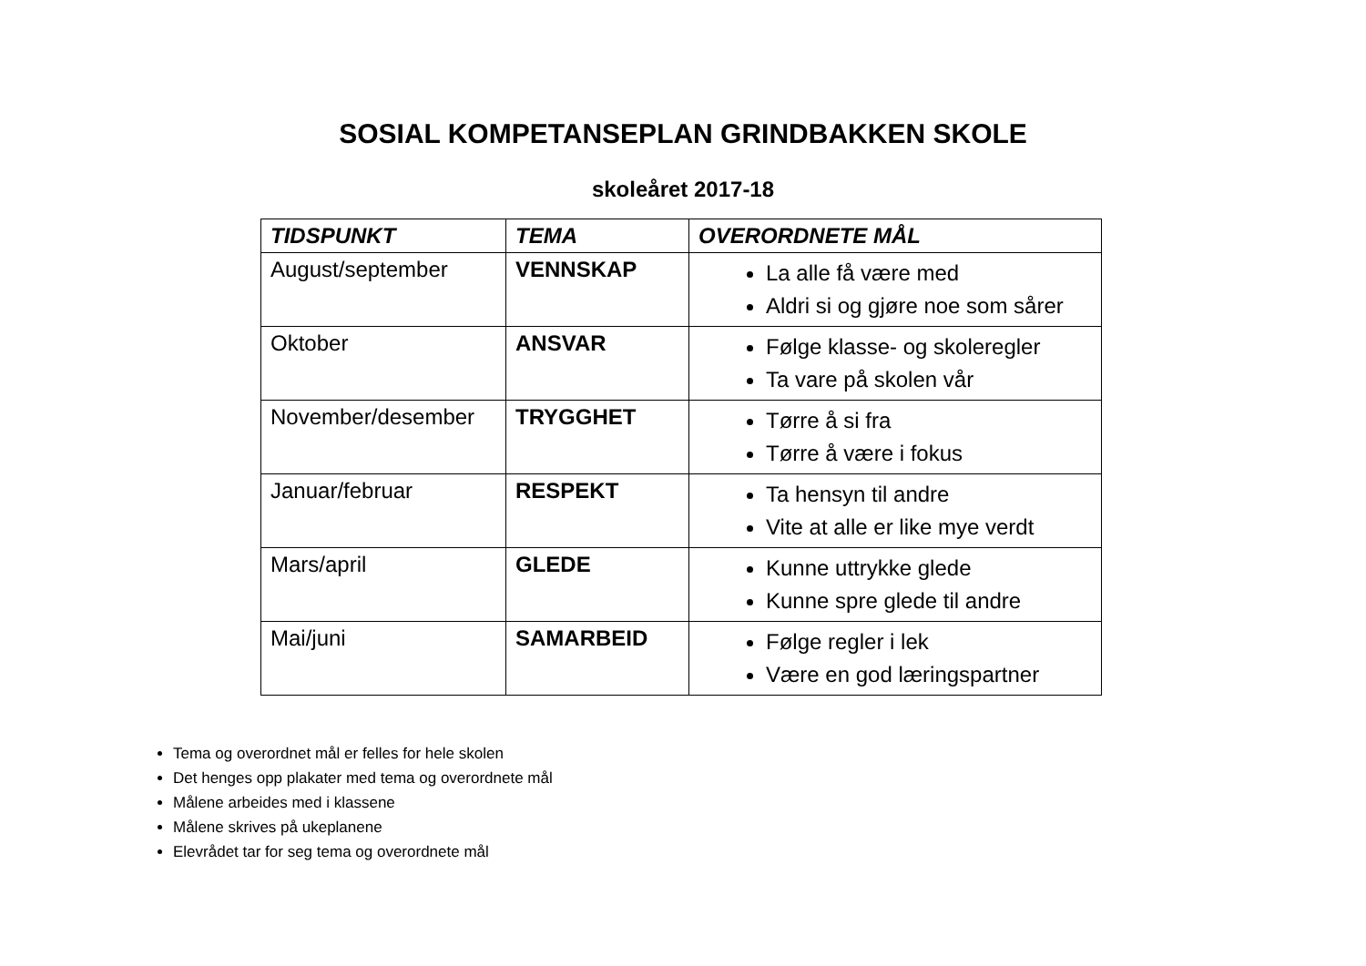SOSIAL KOMPETANSEPLAN GRINDBAKKEN SKOLE
skoleåret 2017-18
| TIDSPUNKT | TEMA | OVERORDNETE MÅL |
| --- | --- | --- |
| August/september | VENNSKAP | La alle få være med Aldri si og gjøre noe som sårer |
| Oktober | ANSVAR | Følge klasse- og skoleregler Ta vare på skolen vår |
| November/desember | TRYGGHET | Tørre å si fra Tørre å være i fokus |
| Januar/februar | RESPEKT | Ta hensyn til andre Vite at alle er like mye verdt |
| Mars/april | GLEDE | Kunne uttrykke glede Kunne spre glede til andre |
| Mai/juni | SAMARBEID | Følge regler i lek Være en god læringspartner |
Tema og overordnet mål er felles for hele skolen
Det henges opp plakater med tema og overordnete mål
Målene arbeides med i klassene
Målene skrives på ukeplanene
Elevrådet tar for seg tema og overordnete mål